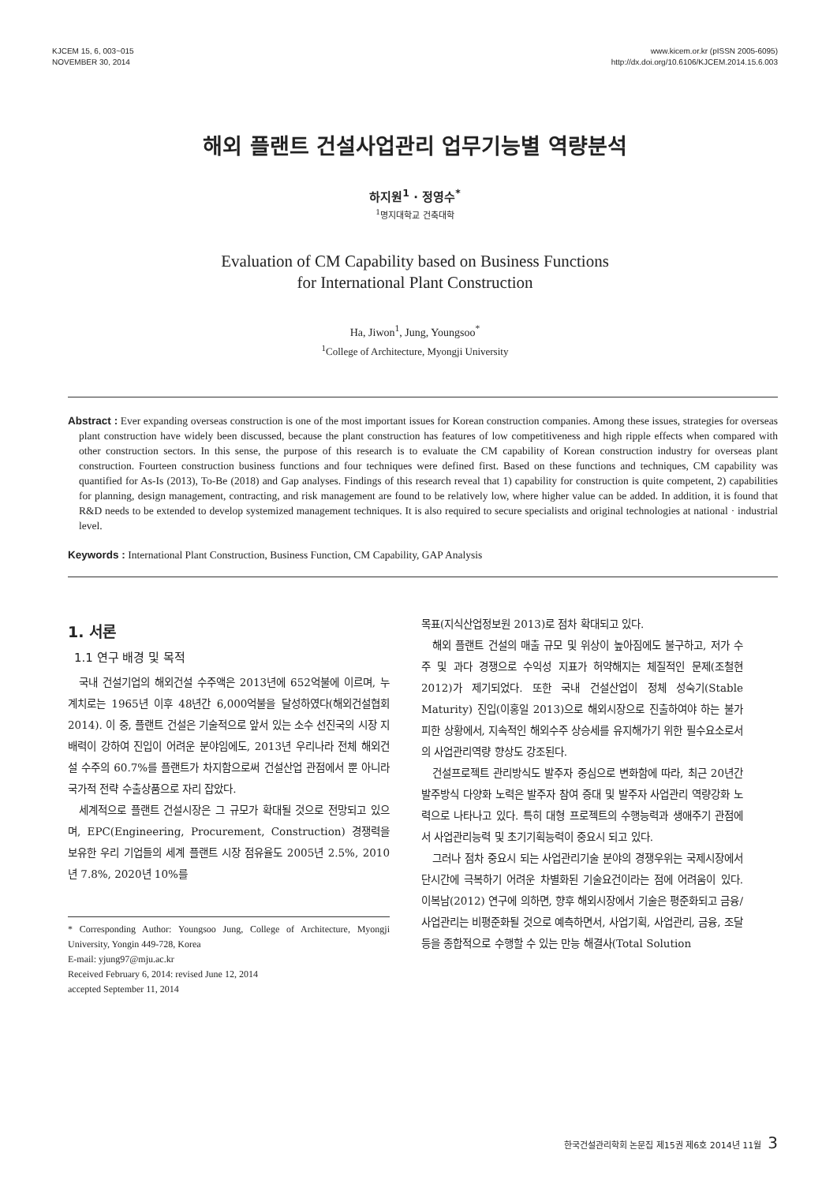KJCEM 15, 6, 003~015
NOVEMBER 30, 2014
www.kicem.or.kr (pISSN 2005-6095)
http://dx.doi.org/10.6106/KJCEM.2014.15.6.003
해외 플랜트 건설사업관리 업무기능별 역량분석
하지원<sup>1</sup> · 정영수<sup>*</sup>
<sup>1</sup> 명지대학교 건축대학
Evaluation of CM Capability based on Business Functions
for International Plant Construction
Ha, Jiwon<sup>1</sup>, Jung, Youngsoo<sup>*</sup>
<sup>1</sup> College of Architecture, Myongji University
Abstract : Ever expanding overseas construction is one of the most important issues for Korean construction companies. Among these issues, strategies for overseas plant construction have widely been discussed, because the plant construction has features of low competitiveness and high ripple effects when compared with other construction sectors. In this sense, the purpose of this research is to evaluate the CM capability of Korean construction industry for overseas plant construction. Fourteen construction business functions and four techniques were defined first. Based on these functions and techniques, CM capability was quantified for As-Is (2013), To-Be (2018) and Gap analyses. Findings of this research reveal that 1) capability for construction is quite competent, 2) capabilities for planning, design management, contracting, and risk management are found to be relatively low, where higher value can be added. In addition, it is found that R&D needs to be extended to develop systemized management techniques. It is also required to secure specialists and original technologies at national · industrial level.
Keywords : International Plant Construction, Business Function, CM Capability, GAP Analysis
1. 서론
1.1 연구 배경 및 목적
국내 건설기업의 해외건설 수주액은 2013년에 652억불에 이르며, 누계치로는 1965년 이후 48년간 6,000억불을 달성하였다(해외건설협회 2014). 이 중, 플랜트 건설은 기술적으로 앞서 있는 소수 선진국의 시장 지배력이 강하여 진입이 어려운 분야임에도, 2013년 우리나라 전체 해외건설 수주의 60.7%를 플랜트가 차지함으로써 건설산업 관점에서 뿐 아니라 국가적 전략 수출상품으로 자리 잡았다.
세계적으로 플랜트 건설시장은 그 규모가 확대될 것으로 전망되고 있으며, EPC(Engineering, Procurement, Construction) 경쟁력을 보유한 우리 기업들의 세계 플랜트 시장 점유율도 2005년 2.5%, 2010년 7.8%, 2020년 10%를
* Corresponding Author: Youngsoo Jung, College of Architecture, Myongji University, Yongin 449-728, Korea
E-mail: yjung97@mju.ac.kr
Received February 6, 2014: revised June 12, 2014
accepted September 11, 2014
목표(지식산업정보원 2013)로 점차 확대되고 있다.
해외 플랜트 건설의 매출 규모 및 위상이 높아짐에도 불구하고, 저가 수주 및 과다 경쟁으로 수익성 지표가 허약해지는 체질적인 문제(조철현 2012)가 제기되었다. 또한 국내 건설산업이 정체 성숙기(Stable Maturity) 진입(이홍일 2013)으로 해외시장으로 진출하여야 하는 불가피한 상황에서, 지속적인 해외수주 상승세를 유지해가기 위한 필수요소로서의 사업관리역량 향상도 강조된다.
건설프로젝트 관리방식도 발주자 중심으로 변화함에 따라, 최근 20년간 발주방식 다양화 노력은 발주자 참여 증대 및 발주자 사업관리 역량강화 노력으로 나타나고 있다. 특히 대형 프로젝트의 수행능력과 생애주기 관점에서 사업관리능력 및 초기기획능력이 중요시 되고 있다.
그러나 점차 중요시 되는 사업관리기술 분야의 경쟁우위는 국제시장에서 단시간에 극복하기 어려운 차별화된 기술요건이라는 점에 어려움이 있다. 이복남(2012) 연구에 의하면, 향후 해외시장에서 기술은 평준화되고 금융/사업관리는 비평준화될 것으로 예측하면서, 사업기획, 사업관리, 금융, 조달 등을 종합적으로 수행할 수 있는 만능 해결사(Total Solution
한국건설관리학회 논문집 제15권 제6호 2014년 11월 3